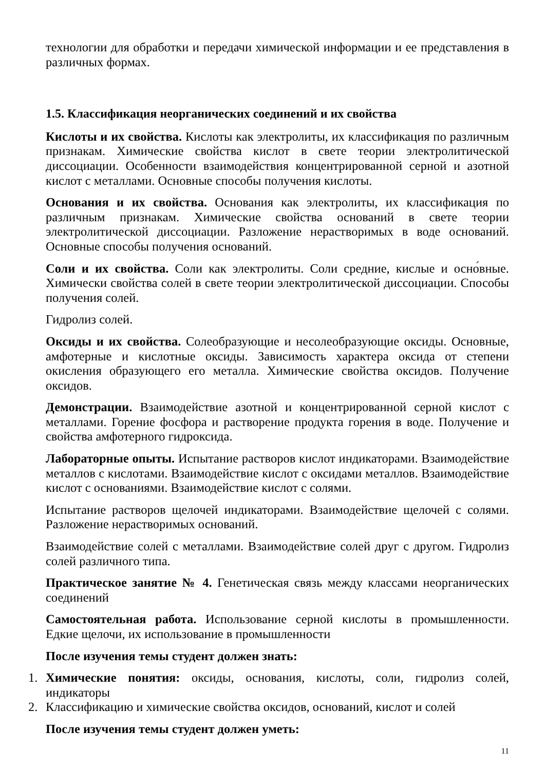технологии для обработки и передачи химической информации и ее представления в различных формах.
1.5. Классификация неорганических соединений и их свойства
Кислоты и их свойства. Кислоты как электролиты, их классификация по различным признакам. Химические свойства кислот в свете теории электролитической диссоциации. Особенности взаимодействия концентрированной серной и азотной кислот с металлами. Основные способы получения кислоты.
Основания и их свойства. Основания как электролиты, их классификация по различным признакам. Химические свойства оснований в свете теории электролитической диссоциации. Разложение нерастворимых в воде оснований. Основные способы получения оснований.
Соли и их свойства. Соли как электролиты. Соли средние, кислые и осно́вные. Химически свойства солей в свете теории электролитической диссоциации. Способы получения солей.
Гидролиз солей.
Оксиды и их свойства. Солеобразующие и несолеобразующие оксиды. Основные, амфотерные и кислотные оксиды. Зависимость характера оксида от степени окисления образующего его металла. Химические свойства оксидов. Получение оксидов.
Демонстрации. Взаимодействие азотной и концентрированной серной кислот с металлами. Горение фосфора и растворение продукта горения в воде. Получение и свойства амфотерного гидроксида.
Лабораторные опыты. Испытание растворов кислот индикаторами. Взаимодействие металлов с кислотами. Взаимодействие кислот с оксидами металлов. Взаимодействие кислот с основаниями. Взаимодействие кислот с солями.
Испытание растворов щелочей индикаторами. Взаимодействие щелочей с солями. Разложение нерастворимых оснований.
Взаимодействие солей с металлами. Взаимодействие солей друг с другом. Гидролиз солей различного типа.
Практическое занятие № 4. Генетическая связь между классами неорганических соединений
Самостоятельная работа. Использование серной кислоты в промышленности. Едкие щелочи, их использование в промышленности
После изучения темы студент должен знать:
1. Химические понятия: оксиды, основания, кислоты, соли, гидролиз солей, индикаторы
2. Классификацию и химические свойства оксидов, оснований, кислот и солей
После изучения темы студент должен уметь:
11